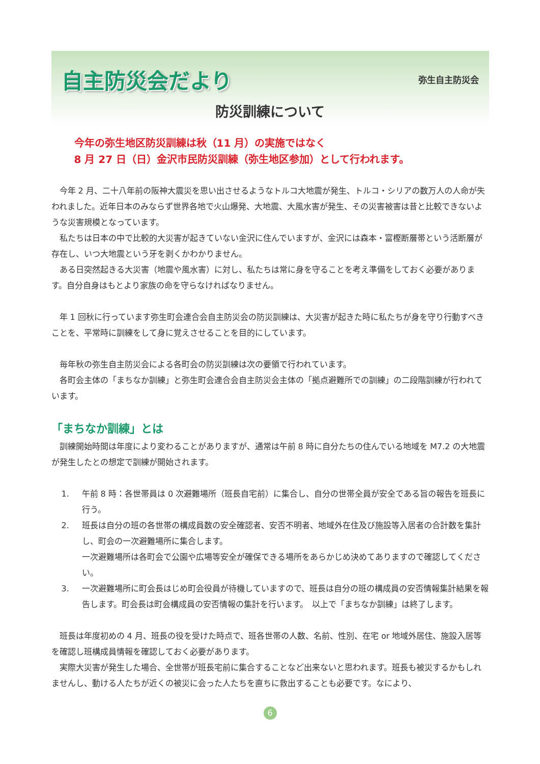自主防災会だより
弥生自主防災会
防災訓練について
今年の弥生地区防災訓練は秋（11 月）の実施ではなく
8 月 27 日（日）金沢市民防災訓練（弥生地区参加）として行われます。
今年 2 月、二十八年前の阪神大震災を思い出させるようなトルコ大地震が発生、トルコ・シリアの数万人の人命が失われました。近年日本のみならず世界各地で火山爆発、大地震、大風水害が発生、その災害被害は昔と比較できないような災害規模となっています。
私たちは日本の中で比較的大災害が起きていない金沢に住んでいますが、金沢には森本・富樫断層帯という活断層が存在し、いつ大地震という牙を剥くかわかりません。
ある日突然起きる大災害（地震や風水害）に対し、私たちは常に身を守ることを考え準備をしておく必要があります。自分自身はもとより家族の命を守らなければなりません。
年 1 回秋に行っています弥生町会連合会自主防災会の防災訓練は、大災害が起きた時に私たちが身を守り行動すべきことを、平常時に訓練をして身に覚えさせることを目的にしています。
毎年秋の弥生自主防災会による各町会の防災訓練は次の要領で行われています。
各町会主体の「まちなか訓練」と弥生町会連合会自主防災会主体の「拠点避難所での訓練」の二段階訓練が行われています。
「まちなか訓練」とは
訓練開始時間は年度により変わることがありますが、通常は午前 8 時に自分たちの住んでいる地域を M7.2 の大地震が発生したとの想定で訓練が開始されます。
1. 午前 8 時：各世帯員は 0 次避難場所（班長自宅前）に集合し、自分の世帯全員が安全である旨の報告を班長に行う。
2. 班長は自分の班の各世帯の構成員数の安全確認者、安否不明者、地域外在住及び施設等入居者の合計数を集計し、町会の一次避難場所に集合します。
一次避難場所は各町会で公園や広場等安全が確保できる場所をあらかじめ決めてありますので確認してください。
3. 一次避難場所に町会長はじめ町会役員が待機していますので、班長は自分の班の構成員の安否情報集計結果を報告します。町会長は町会構成員の安否情報の集計を行います。　以上で「まちなか訓練」は終了します。
班長は年度初めの 4 月、班長の役を受けた時点で、班各世帯の人数、名前、性別、在宅 or 地域外居住、施設入居等を確認し班構成員情報を確認しておく必要があります。
実際大災害が発生した場合、全世帯が班長宅前に集合することなど出来ないと思われます。班長も被災するかもしれませんし、動ける人たちが近くの被災に会った人たちを直ちに救出することも必要です。なにより、
6